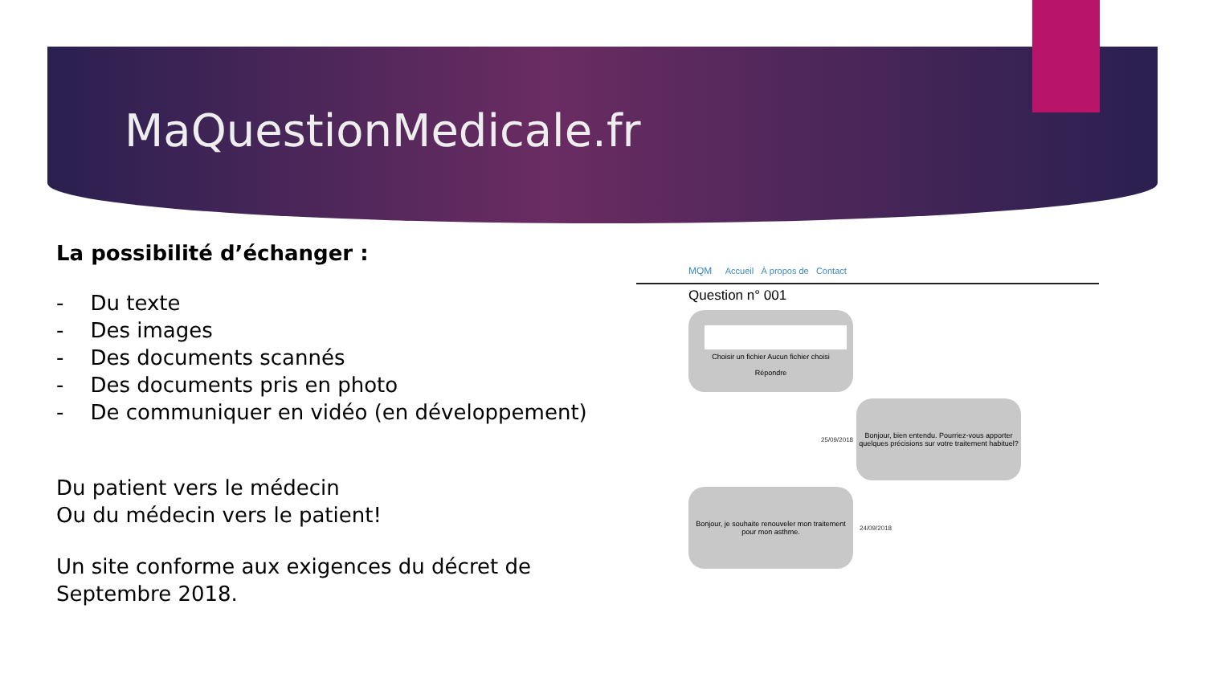MaQuestionMedicale.fr
La possibilité d’échanger :
- Du texte
- Des images
- Des documents scannés
- Des documents pris en photo
- De communiquer en vidéo (en développement)
Du patient vers le médecin
Ou du médecin vers le patient!
Un site conforme aux exigences du décret de Septembre 2018.
MQM Accueil À propos de Contact
Question n° 001
Choisir un fichier Aucun fichier choisi
Répondre
25/09/2018
Bonjour, bien entendu. Pourriez-vous apporter quelques précisions sur votre traitement habituel?
Bonjour, je souhaite renouveler mon traitement pour mon asthme.
24/09/2018